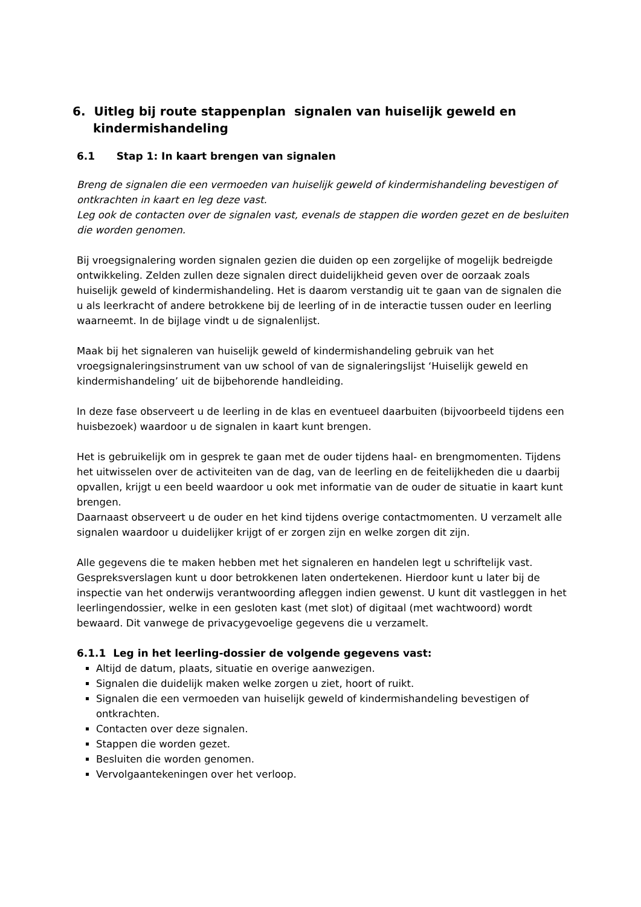6. Uitleg bij route stappenplan signalen van huiselijk geweld en kindermishandeling
6.1 Stap 1: In kaart brengen van signalen
Breng de signalen die een vermoeden van huiselijk geweld of kindermishandeling bevestigen of ontkrachten in kaart en leg deze vast.
Leg ook de contacten over de signalen vast, evenals de stappen die worden gezet en de besluiten die worden genomen.
Bij vroegsignalering worden signalen gezien die duiden op een zorgelijke of mogelijk bedreigde ontwikkeling. Zelden zullen deze signalen direct duidelijkheid geven over de oorzaak zoals huiselijk geweld of kindermishandeling. Het is daarom verstandig uit te gaan van de signalen die u als leerkracht of andere betrokkene bij de leerling of in de interactie tussen ouder en leerling waarneemt. In de bijlage vindt u de signalenlijst.
Maak bij het signaleren van huiselijk geweld of kindermishandeling gebruik van het vroegsignaleringsinstrument van uw school of van de signaleringslijst ‘Huiselijk geweld en kindermishandeling’ uit de bijbehorende handleiding.
In deze fase observeert u de leerling in de klas en eventueel daarbuiten (bijvoorbeeld tijdens een huisbezoek) waardoor u de signalen in kaart kunt brengen.
Het is gebruikelijk om in gesprek te gaan met de ouder tijdens haal- en brengmomenten. Tijdens het uitwisselen over de activiteiten van de dag, van de leerling en de feitelijkheden die u daarbij opvallen, krijgt u een beeld waardoor u ook met informatie van de ouder de situatie in kaart kunt brengen.
Daarnaast observeert u de ouder en het kind tijdens overige contactmomenten. U verzamelt alle signalen waardoor u duidelijker krijgt of er zorgen zijn en welke zorgen dit zijn.
Alle gegevens die te maken hebben met het signaleren en handelen legt u schriftelijk vast. Gespreksverslagen kunt u door betrokkenen laten ondertekenen. Hierdoor kunt u later bij de inspectie van het onderwijs verantwoording afleggen indien gewenst. U kunt dit vastleggen in het leerlingendossier, welke in een gesloten kast (met slot) of digitaal (met wachtwoord) wordt bewaard. Dit vanwege de privacygevoelige gegevens die u verzamelt.
6.1.1 Leg in het leerling-dossier de volgende gegevens vast:
Altijd de datum, plaats, situatie en overige aanwezigen.
Signalen die duidelijk maken welke zorgen u ziet, hoort of ruikt.
Signalen die een vermoeden van huiselijk geweld of kindermishandeling bevestigen of ontkrachten.
Contacten over deze signalen.
Stappen die worden gezet.
Besluiten die worden genomen.
Vervolgaantekeningen over het verloop.